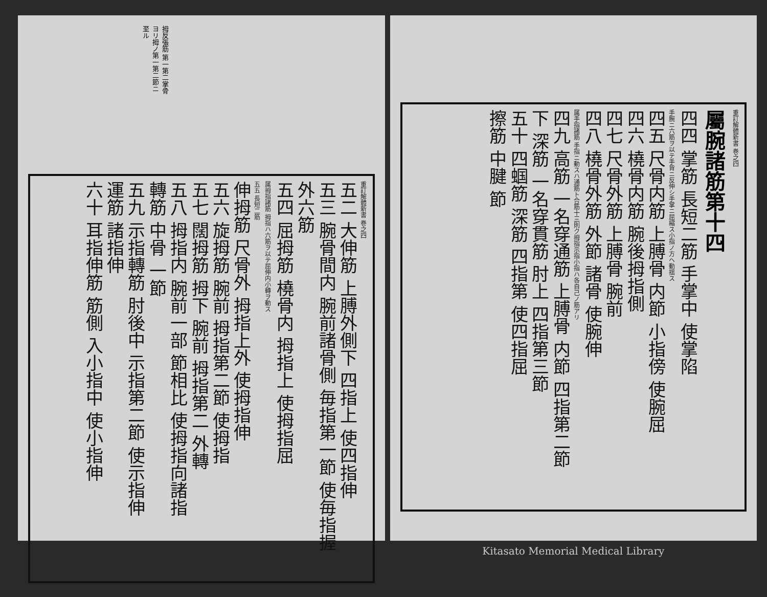拇反張筋 第一第二掌骨ヨリ拇ノ第一第二節ニ至ル
重訂解體新書 巻之四
五二 大伸筋 上膊外側下 四指上 使四指伸
五三 腕骨間内 腕前諸骨側 毎指第一節 使毎指握
外六筋
五四 屈拇筋 橈骨内 拇指上 使拇指屈
属拇指諸筋 拇指ハ六筋ヲ以テ屈伸内小轉ヲ動ス
五五 長短二筋
伸拇筋 尺骨外 拇指上外 使拇指伸
五六 旋拇筋 腕前 拇指第二節 使拇指
五七 闊拇筋 拇下 腕前 拇指第二 外轉
五八 拇指内 腕前一部 節相比 使拇指向諸指
轉筋 中骨 一節
五九 示指轉筋 肘後中 示指第二節 使示指伸
運筋 諸指伸
六十 耳指伸筋 筋側 入小指中 使小指伸
重訂解體新書 巻之四
屬腕諸筋第十四
四四 掌筋 長短二筋 手掌中 使掌陷
手腕ニ六筋ヲ以テ手背ニ反伸シ手掌ニ屈縮ス小指ノ方ヘ動揺ス
四五 尺骨内筋 上膊骨 内節 小指傍 使腕屈
四六 橈骨内筋 腕後拇指側
四七 尺骨外筋 上膊骨 腕前
四八 橈骨外筋 外節 諸骨 使腕伸
属手指諸筋 手指ニ動スハ通筋ト合筋十三則ク拇指示指小指ハ各自己ノ筋アリ
四九 高筋 一名穿通筋 上膊骨 内節 四指第二節
下 深筋 一名穿貫筋 肘上 四指第三節
五十 四蝈筋 深筋 四指第 使四指屈
擦筋 中腱 節
Kitasato Memorial Medical Library